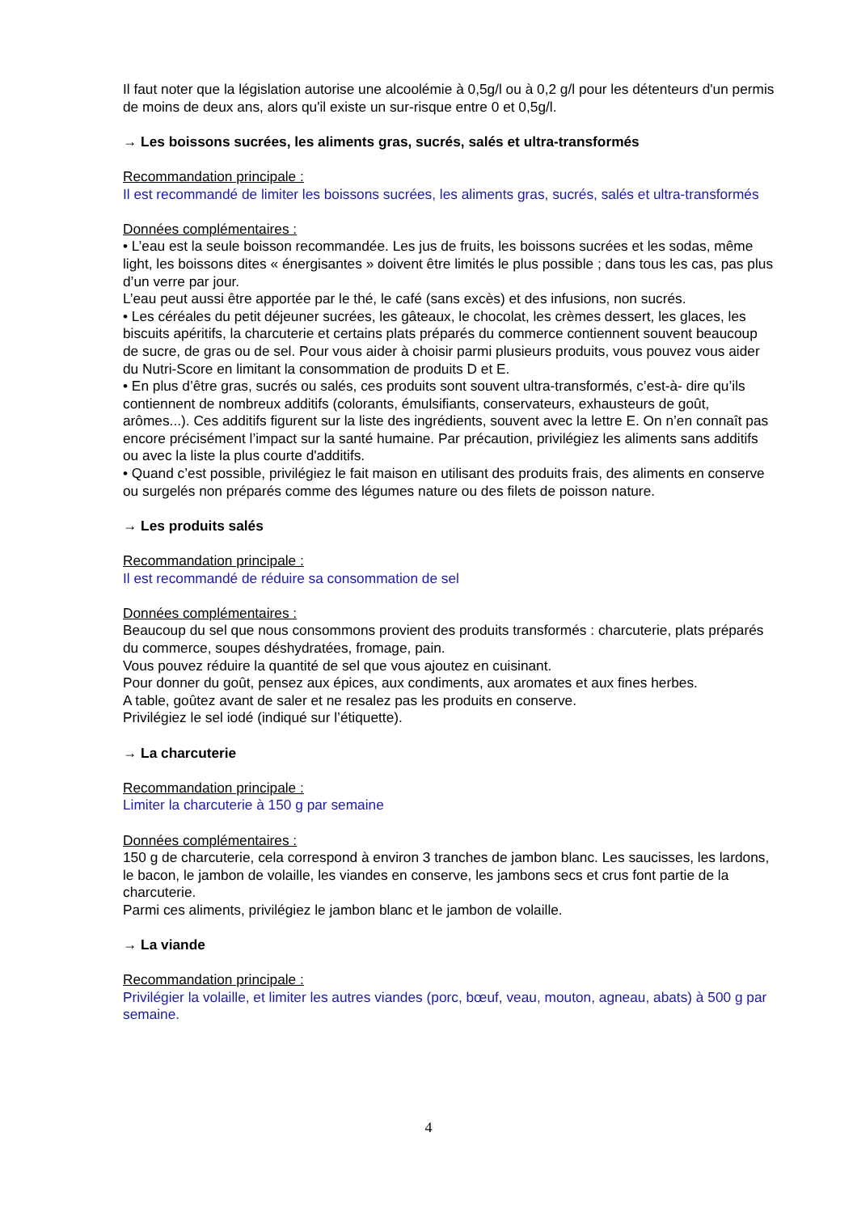Il faut noter que la législation autorise une alcoolémie à 0,5g/l ou à 0,2 g/l pour les détenteurs d'un permis de moins de deux ans, alors qu'il existe un sur-risque entre 0 et 0,5g/l.
→ Les boissons sucrées, les aliments gras, sucrés, salés et ultra-transformés
Recommandation principale :
Il est recommandé de limiter les boissons sucrées, les aliments gras, sucrés, salés et ultra-transformés
Données complémentaires :
• L’eau est la seule boisson recommandée. Les jus de fruits, les boissons sucrées et les sodas, même light, les boissons dites « énergisantes » doivent être limités le plus possible ; dans tous les cas, pas plus d’un verre par jour.
L’eau peut aussi être apportée par le thé, le café (sans excès) et des infusions, non sucrés.
• Les céréales du petit déjeuner sucrées, les gâteaux, le chocolat, les crèmes dessert, les glaces, les biscuits apéritifs, la charcuterie et certains plats préparés du commerce contiennent souvent beaucoup de sucre, de gras ou de sel. Pour vous aider à choisir parmi plusieurs produits, vous pouvez vous aider du Nutri-Score en limitant la consommation de produits D et E.
• En plus d’être gras, sucrés ou salés, ces produits sont souvent ultra-transformés, c’est-à- dire qu’ils contiennent de nombreux additifs (colorants, émulsifiants, conservateurs, exhausteurs de goût, arômes...). Ces additifs figurent sur la liste des ingrédients, souvent avec la lettre E. On n’en connaît pas encore précisément l’impact sur la santé humaine. Par précaution, privilégiez les aliments sans additifs ou avec la liste la plus courte d'additifs.
• Quand c’est possible, privilégiez le fait maison en utilisant des produits frais, des aliments en conserve ou surgelés non préparés comme des légumes nature ou des filets de poisson nature.
→ Les produits salés
Recommandation principale :
Il est recommandé de réduire sa consommation de sel
Données complémentaires :
Beaucoup du sel que nous consommons provient des produits transformés : charcuterie, plats préparés du commerce, soupes déshydratées, fromage, pain.
Vous pouvez réduire la quantité de sel que vous ajoutez en cuisinant.
Pour donner du goût, pensez aux épices, aux condiments, aux aromates et aux fines herbes.
A table, goûtez avant de saler et ne resalez pas les produits en conserve.
Privilégiez le sel iodé (indiqué sur l’étiquette).
→ La charcuterie
Recommandation principale :
Limiter la charcuterie à 150 g par semaine
Données complémentaires :
150 g de charcuterie, cela correspond à environ 3 tranches de jambon blanc. Les saucisses, les lardons, le bacon, le jambon de volaille, les viandes en conserve, les jambons secs et crus font partie de la charcuterie.
Parmi ces aliments, privilégiez le jambon blanc et le jambon de volaille.
→ La viande
Recommandation principale :
Privilégier la volaille, et limiter les autres viandes (porc, bœuf, veau, mouton, agneau, abats) à 500 g par semaine.
4